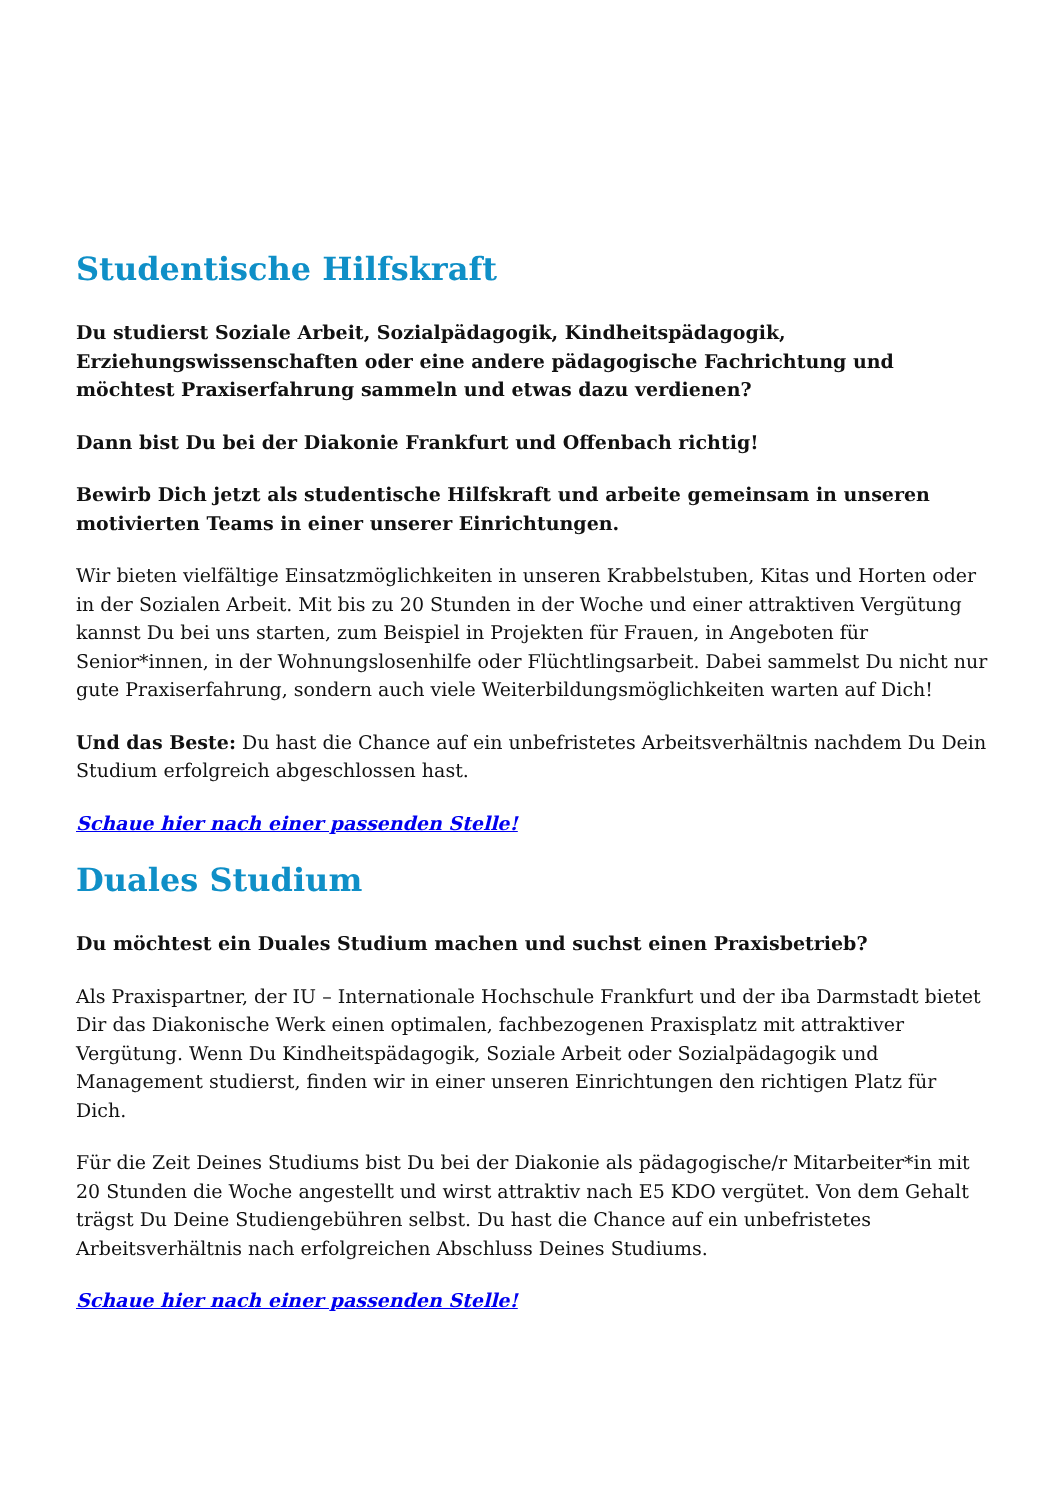Studentische Hilfskraft
Du studierst Soziale Arbeit, Sozialpädagogik, Kindheitspädagogik, Erziehungswissenschaften oder eine andere pädagogische Fachrichtung und möchtest Praxiserfahrung sammeln und etwas dazu verdienen?
Dann bist Du bei der Diakonie Frankfurt und Offenbach richtig!
Bewirb Dich jetzt als studentische Hilfskraft und arbeite gemeinsam in unseren motivierten Teams in einer unserer Einrichtungen.
Wir bieten vielfältige Einsatzmöglichkeiten in unseren Krabbelstuben, Kitas und Horten oder in der Sozialen Arbeit. Mit bis zu 20 Stunden in der Woche und einer attraktiven Vergütung kannst Du bei uns starten, zum Beispiel in Projekten für Frauen, in Angeboten für Senior*innen, in der Wohnungslosenhilfe oder Flüchtlingsarbeit. Dabei sammelst Du nicht nur gute Praxiserfahrung, sondern auch viele Weiterbildungsmöglichkeiten warten auf Dich!
Und das Beste: Du hast die Chance auf ein unbefristetes Arbeitsverhältnis nachdem Du Dein Studium erfolgreich abgeschlossen hast.
Schaue hier nach einer passenden Stelle!
Duales Studium
Du möchtest ein Duales Studium machen und suchst einen Praxisbetrieb?
Als Praxispartner, der IU – Internationale Hochschule Frankfurt und der iba Darmstadt bietet Dir das Diakonische Werk einen optimalen, fachbezogenen Praxisplatz mit attraktiver Vergütung. Wenn Du Kindheitspädagogik, Soziale Arbeit oder Sozialpädagogik und Management studierst, finden wir in einer unseren Einrichtungen den richtigen Platz für Dich.
Für die Zeit Deines Studiums bist Du bei der Diakonie als pädagogische/r Mitarbeiter*in mit 20 Stunden die Woche angestellt und wirst attraktiv nach E5 KDO vergütet. Von dem Gehalt trägst Du Deine Studiengebühren selbst. Du hast die Chance auf ein unbefristetes Arbeitsverhältnis nach erfolgreichen Abschluss Deines Studiums.
Schaue hier nach einer passenden Stelle!